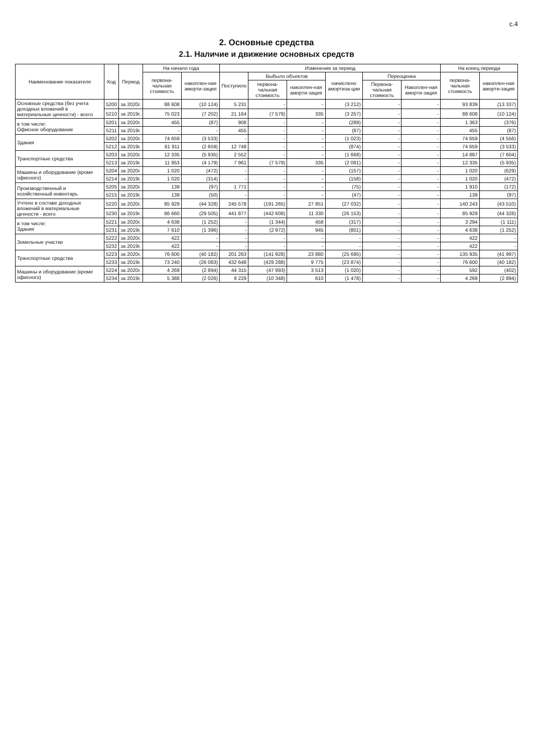с.4
2. Основные средства
2.1. Наличие и движение основных средств
| Наименование показателя | Код | Период | На начало года | | Изменения за период | | | | | | На конец периода | |
| --- | --- | --- | --- | --- | --- | --- | --- | --- | --- | --- | --- | --- |
| | | | первона-чальная стоимость | накоплен-ная аморти-зация | Поступило | Выбыло объектов | | начислено амортиза-ции | Переоценка | | первона-чальная стоимость | накоплен-ная аморти-зация |
| | | | | | | первона-чальная стоимость | накоплен-ная аморти-зация | | Первона-чальная стоимость | Накоплен-ная аморти-зация | | |
| Основные средства (без учета доходных вложений в материальные ценности) - всего | 5200 | за 2020г. | 88 608 | (10 124) | 5 231 | - | - | (3 212) | - | - | 93 839 | (13 337) |
| | 5210 | за 2019г. | 75 023 | (7 202) | 21 164 | (7 579) | 335 | (3 257) | - | - | 88 608 | (10 124) |
| в том числе: Офисное оборудование | 5201 | за 2020г. | 455 | (87) | 908 | - | - | (289) | - | - | 1 363 | (376) |
| | 5211 | за 2019г. | - | - | 455 | - | - | (87) | - | - | 455 | (87) |
| Здания | 5202 | за 2020г. | 74 659 | (3 533) | - | - | - | (1 023) | - | - | 74 659 | (4 556) |
| | 5212 | за 2019г. | 61 911 | (2 659) | 12 748 | - | - | (874) | - | - | 74 659 | (3 533) |
| Транспортные средства | 5203 | за 2020г. | 12 335 | (5 935) | 2 552 | - | - | (1 668) | - | - | 14 887 | (7 604) |
| | 5213 | за 2019г. | 11 953 | (4 179) | 7 961 | (7 579) | 335 | (2 091) | - | - | 12 335 | (5 935) |
| Машины и оборудование (кроме офисного) | 5204 | за 2020г. | 1 020 | (472) | - | - | - | (157) | - | - | 1 020 | (629) |
| | 5214 | за 2019г. | 1 020 | (314) | - | - | - | (158) | - | - | 1 020 | (472) |
| Производственный и хозяйственный инвентарь | 5205 | за 2020г. | 139 | (97) | 1 771 | - | - | (75) | - | - | 1 910 | (172) |
| | 5215 | за 2019г. | 139 | (50) | - | - | - | (47) | - | - | 139 | (97) |
| Учтено в составе доходных вложений в материальные ценности - всего | 5220 | за 2020г. | 85 929 | (44 328) | 245 578 | (191 265) | 27 851 | (27 032) | - | - | 140 243 | (43 510) |
| | 5230 | за 2019г. | 86 660 | (29 505) | 441 877 | (442 608) | 11 330 | (26 153) | - | - | 85 929 | (44 328) |
| в том числе: Здания | 5221 | за 2020г. | 4 638 | (1 252) | - | (1 344) | 458 | (317) | - | - | 3 294 | (1 111) |
| | 5231 | за 2019г. | 7 610 | (1 396) | - | (2 972) | 945 | (801) | - | - | 4 638 | (1 252) |
| Земельные участки | 5222 | за 2020г. | 422 | - | - | - | - | - | - | - | 422 | - |
| | 5232 | за 2019г. | 422 | - | - | - | - | - | - | - | 422 | - |
| Транспортные средства | 5223 | за 2020г. | 76 600 | (40 182) | 201 263 | (141 928) | 23 880 | (25 695) | - | - | 135 935 | (41 997) |
| | 5233 | за 2019г. | 73 240 | (26 083) | 432 648 | (429 288) | 9 775 | (23 874) | - | - | 76 600 | (40 182) |
| Машины и оборудование (кроме офисного) | 5224 | за 2020г. | 4 269 | (2 894) | 44 315 | (47 993) | 3 513 | (1 020) | - | - | 592 | (402) |
| | 5234 | за 2019г. | 5 388 | (2 026) | 9 229 | (10 348) | 610 | (1 478) | - | - | 4 269 | (2 894) |